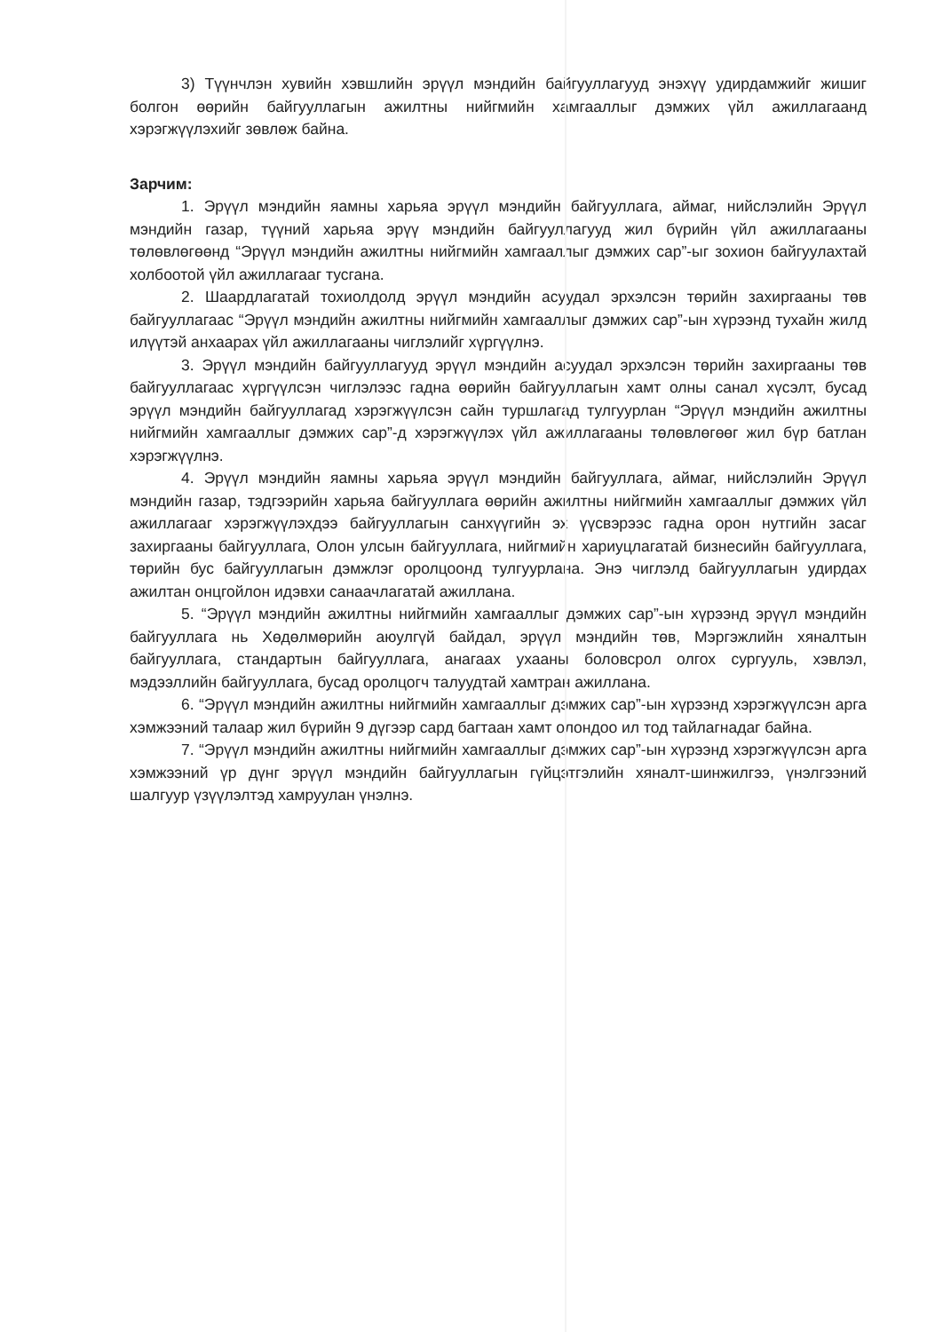3) Түүнчлэн хувийн хэвшлийн эрүүл мэндийн байгууллагууд энэхүү удирдамжийг жишиг болгон өөрийн байгууллагын ажилтны нийгмийн хамгааллыг дэмжих үйл ажиллагаанд хэрэгжүүлэхийг зөвлөж байна.
Зарчим:
1. Эрүүл мэндийн яамны харьяа эрүүл мэндийн байгууллага, аймаг, нийслэлийн Эрүүл мэндийн газар, түүний харьяа эрүү мэндийн байгууллагууд жил бүрийн үйл ажиллагааны төлөвлөгөөнд “Эрүүл мэндийн ажилтны нийгмийн хамгааллыг дэмжих сар”-ыг зохион байгуулахтай холбоотой үйл ажиллагааг тусгана.
2. Шаардлагатай тохиолдолд эрүүл мэндийн асуудал эрхэлсэн төрийн захиргааны төв байгууллагаас “Эрүүл мэндийн ажилтны нийгмийн хамгааллыг дэмжих сар”-ын хүрээнд тухайн жилд илүүтэй анхаарах үйл ажиллагааны чиглэлийг хүргүүлнэ.
3. Эрүүл мэндийн байгууллагууд эрүүл мэндийн асуудал эрхэлсэн төрийн захиргааны төв байгууллагаас хүргүүлсэн чиглэлээс гадна өөрийн байгууллагын хамт олны санал хүсэлт, бусад эрүүл мэндийн байгууллагад хэрэгжүүлсэн сайн туршлагад тулгуурлан “Эрүүл мэндийн ажилтны нийгмийн хамгааллыг дэмжих сар”-д хэрэгжүүлэх үйл ажиллагааны төлөвлөгөөг жил бүр батлан хэрэгжүүлнэ.
4. Эрүүл мэндийн яамны харьяа эрүүл мэндийн байгууллага, аймаг, нийслэлийн Эрүүл мэндийн газар, тэдгээрийн харьяа байгууллага өөрийн ажилтны нийгмийн хамгааллыг дэмжих үйл ажиллагааг хэрэгжүүлэхдээ байгууллагын санхүүгийн эх үүсвэрээс гадна орон нутгийн засаг захиргааны байгууллага, Олон улсын байгууллага, нийгмийн хариуцлагатай бизнесийн байгууллага, төрийн бус байгууллагын дэмжлэг оролцоонд тулгуурлана. Энэ чиглэлд байгууллагын удирдах ажилтан онцгойлон идэвхи санаачлагатай ажиллана.
5. “Эрүүл мэндийн ажилтны нийгмийн хамгааллыг дэмжих сар”-ын хүрээнд эрүүл мэндийн байгууллага нь Хөдөлмөрийн аюулгүй байдал, эрүүл мэндийн төв, Мэргэжлийн хяналтын байгууллага, стандартын байгууллага, анагаах ухааны боловсрол олгох сургууль, хэвлэл, мэдээллийн байгууллага, бусад оролцогч талуудтай хамтран ажиллана.
6. “Эрүүл мэндийн ажилтны нийгмийн хамгааллыг дэмжих сар”-ын хүрээнд хэрэгжүүлсэн арга хэмжээний талаар жил бүрийн 9 дүгээр сард багтаан хамт олондоо ил тод тайлагнадаг байна.
7. “Эрүүл мэндийн ажилтны нийгмийн хамгааллыг дэмжих сар”-ын хүрээнд хэрэгжүүлсэн арга хэмжээний үр дүнг эрүүл мэндийн байгууллагын гүйцэтгэлийн хяналт-шинжилгээ, үнэлгээний шалгуур үзүүлэлтэд хамруулан үнэлнэ.